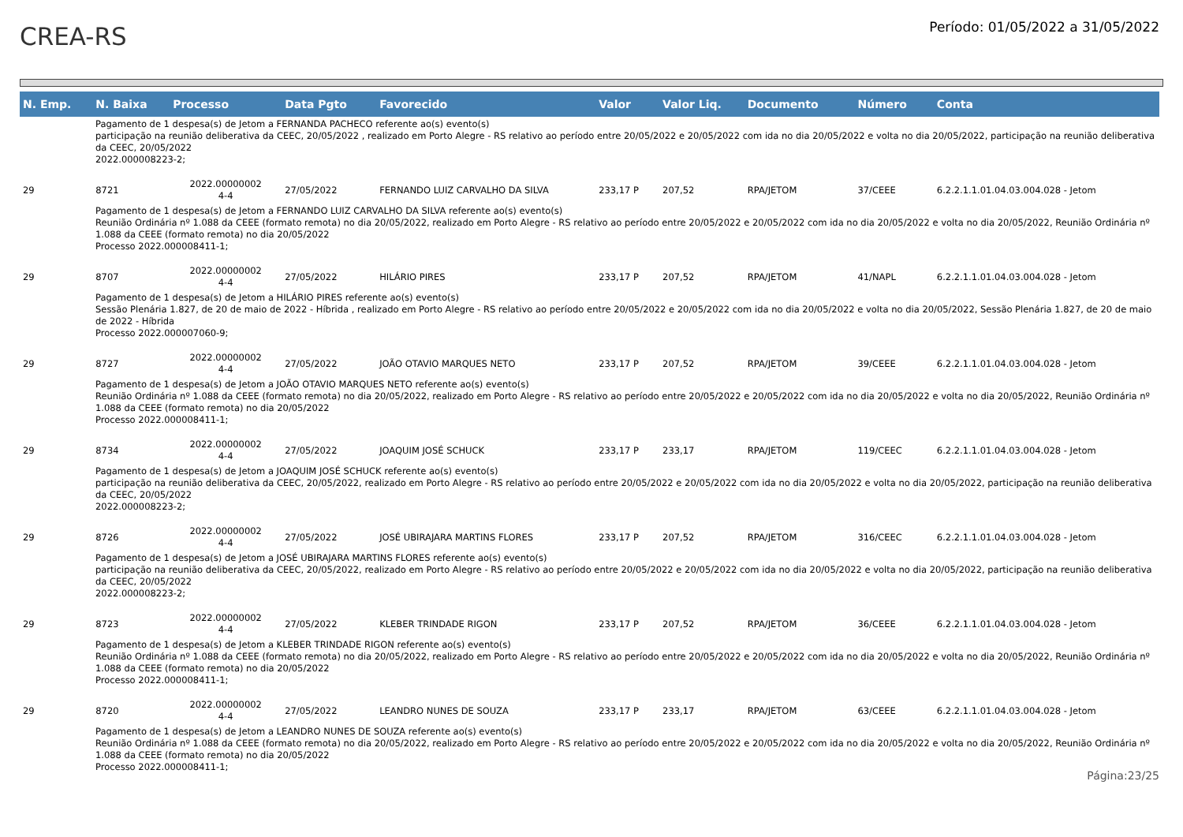CREA-RS
Período: 01/05/2022 a 31/05/2022
| N. Emp. | N. Baixa | Processo | Data Pgto | Favorecido | Valor | Valor Liq. | Documento | Número | Conta |
| --- | --- | --- | --- | --- | --- | --- | --- | --- | --- |
| Pagamento de 1 despesa(s) de Jetom a FERNANDA PACHECO referente ao(s) evento(s) participação na reunião deliberativa da CEEC, 20/05/2022 , realizado em Porto Alegre - RS relativo ao período entre 20/05/2022 e 20/05/2022 com ida no dia 20/05/2022 e volta no dia 20/05/2022, participação na reunião deliberativa da CEEC, 20/05/2022 2022.000008223-2; | | | | | | | | | |
| 29 | 8721 | 2022.00000002 4-4 | 27/05/2022 | FERNANDO LUIZ CARVALHO DA SILVA | 233,17 P | 207,52 | RPA/JETOM | 37/CEEE | 6.2.2.1.1.01.04.03.004.028 - Jetom |
| Pagamento de 1 despesa(s) de Jetom a FERNANDO LUIZ CARVALHO DA SILVA referente ao(s) evento(s) Reunião Ordinária nº 1.088 da CEEE (formato remota) no dia 20/05/2022, realizado em Porto Alegre - RS relativo ao período entre 20/05/2022 e 20/05/2022 com ida no dia 20/05/2022 e volta no dia 20/05/2022, Reunião Ordinária nº 1.088 da CEEE (formato remota) no dia 20/05/2022 Processo 2022.000008411-1; | | | | | | | | | |
| 29 | 8707 | 2022.00000002 4-4 | 27/05/2022 | HILÁRIO PIRES | 233,17 P | 207,52 | RPA/JETOM | 41/NAPL | 6.2.2.1.1.01.04.03.004.028 - Jetom |
| Pagamento de 1 despesa(s) de Jetom a HILÁRIO PIRES referente ao(s) evento(s) Sessão Plenária 1.827, de 20 de maio de 2022 - Híbrida , realizado em Porto Alegre - RS relativo ao período entre 20/05/2022 e 20/05/2022 com ida no dia 20/05/2022 e volta no dia 20/05/2022, Sessão Plenária 1.827, de 20 de maio de 2022 - Híbrida Processo 2022.000007060-9; | | | | | | | | | |
| 29 | 8727 | 2022.00000002 4-4 | 27/05/2022 | JOÃO OTAVIO MARQUES NETO | 233,17 P | 207,52 | RPA/JETOM | 39/CEEE | 6.2.2.1.1.01.04.03.004.028 - Jetom |
| Pagamento de 1 despesa(s) de Jetom a JOÃO OTAVIO MARQUES NETO referente ao(s) evento(s) Reunião Ordinária nº 1.088 da CEEE (formato remota) no dia 20/05/2022, realizado em Porto Alegre - RS relativo ao período entre 20/05/2022 e 20/05/2022 com ida no dia 20/05/2022 e volta no dia 20/05/2022, Reunião Ordinária nº 1.088 da CEEE (formato remota) no dia 20/05/2022 Processo 2022.000008411-1; | | | | | | | | | |
| 29 | 8734 | 2022.00000002 4-4 | 27/05/2022 | JOAQUIM JOSÉ SCHUCK | 233,17 P | 233,17 | RPA/JETOM | 119/CEEC | 6.2.2.1.1.01.04.03.004.028 - Jetom |
| Pagamento de 1 despesa(s) de Jetom a JOAQUIM JOSÉ SCHUCK referente ao(s) evento(s) participação na reunião deliberativa da CEEC, 20/05/2022, realizado em Porto Alegre - RS relativo ao período entre 20/05/2022 e 20/05/2022 com ida no dia 20/05/2022 e volta no dia 20/05/2022, participação na reunião deliberativa da CEEC, 20/05/2022 2022.000008223-2; | | | | | | | | | |
| 29 | 8726 | 2022.00000002 4-4 | 27/05/2022 | JOSÉ UBIRAJARA MARTINS FLORES | 233,17 P | 207,52 | RPA/JETOM | 316/CEEC | 6.2.2.1.1.01.04.03.004.028 - Jetom |
| Pagamento de 1 despesa(s) de Jetom a JOSÉ UBIRAJARA MARTINS FLORES referente ao(s) evento(s) participação na reunião deliberativa da CEEC, 20/05/2022, realizado em Porto Alegre - RS relativo ao período entre 20/05/2022 e 20/05/2022 com ida no dia 20/05/2022 e volta no dia 20/05/2022, participação na reunião deliberativa da CEEC, 20/05/2022 2022.000008223-2; | | | | | | | | | |
| 29 | 8723 | 2022.00000002 4-4 | 27/05/2022 | KLEBER TRINDADE RIGON | 233,17 P | 207,52 | RPA/JETOM | 36/CEEE | 6.2.2.1.1.01.04.03.004.028 - Jetom |
| Pagamento de 1 despesa(s) de Jetom a KLEBER TRINDADE RIGON referente ao(s) evento(s) Reunião Ordinária nº 1.088 da CEEE (formato remota) no dia 20/05/2022, realizado em Porto Alegre - RS relativo ao período entre 20/05/2022 e 20/05/2022 com ida no dia 20/05/2022 e volta no dia 20/05/2022, Reunião Ordinária nº 1.088 da CEEE (formato remota) no dia 20/05/2022 Processo 2022.000008411-1; | | | | | | | | | |
| 29 | 8720 | 2022.00000002 4-4 | 27/05/2022 | LEANDRO NUNES DE SOUZA | 233,17 P | 233,17 | RPA/JETOM | 63/CEEE | 6.2.2.1.1.01.04.03.004.028 - Jetom |
| Pagamento de 1 despesa(s) de Jetom a LEANDRO NUNES DE SOUZA referente ao(s) evento(s) Reunião Ordinária nº 1.088 da CEEE (formato remota) no dia 20/05/2022, realizado em Porto Alegre - RS relativo ao período entre 20/05/2022 e 20/05/2022 com ida no dia 20/05/2022 e volta no dia 20/05/2022, Reunião Ordinária nº 1.088 da CEEE (formato remota) no dia 20/05/2022 Processo 2022.000008411-1; | | | | | | | | | |
Página:23/25